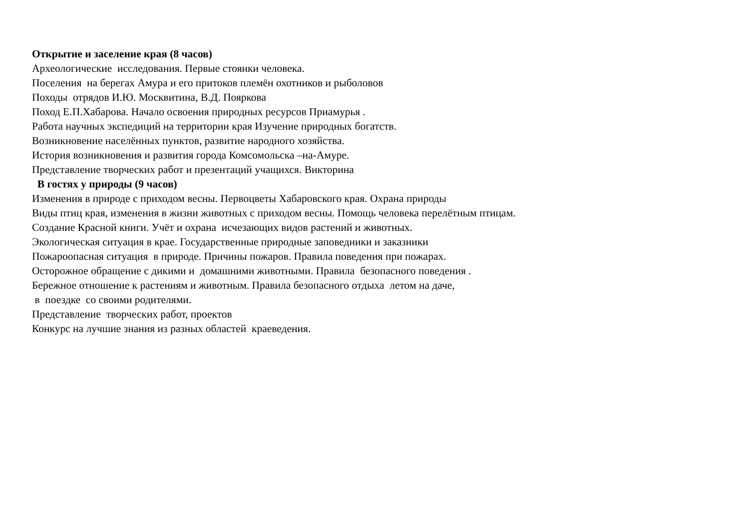Открытие и заселение края (8 часов)
Археологические исследования. Первые стоянки человека.
Поселения на берегах Амура и его притоков племён охотников и рыболовов
Походы отрядов И.Ю. Москвитина, В.Д. Пояркова
Поход Е.П.Хабарова. Начало освоения природных ресурсов Приамурья .
Работа научных экспедиций на территории края Изучение природных богатств.
Возникновение населённых пунктов, развитие народного хозяйства.
История возникновения и развития города Комсомольска –на-Амуре.
Представление творческих работ и презентаций учащихся. Викторина
В гостях у природы (9 часов)
Изменения в природе с приходом весны. Первоцветы Хабаровского края. Охрана природы
Виды птиц края, изменения в жизни животных с приходом весны. Помощь человека перелётным птицам.
Создание Красной книги. Учёт и охрана исчезающих видов растений и животных.
Экологическая ситуация в крае. Государственные природные заповедники и заказники
Пожароопасная ситуация в природе. Причины пожаров. Правила поведения при пожарах.
Осторожное обращение с дикими и домашними животными. Правила безопасного поведения .
Бережное отношение к растениям и животным. Правила безопасного отдыха летом на даче,
в поездке со своими родителями.
Представление творческих работ, проектов
Конкурс на лучшие знания из разных областей краеведения.